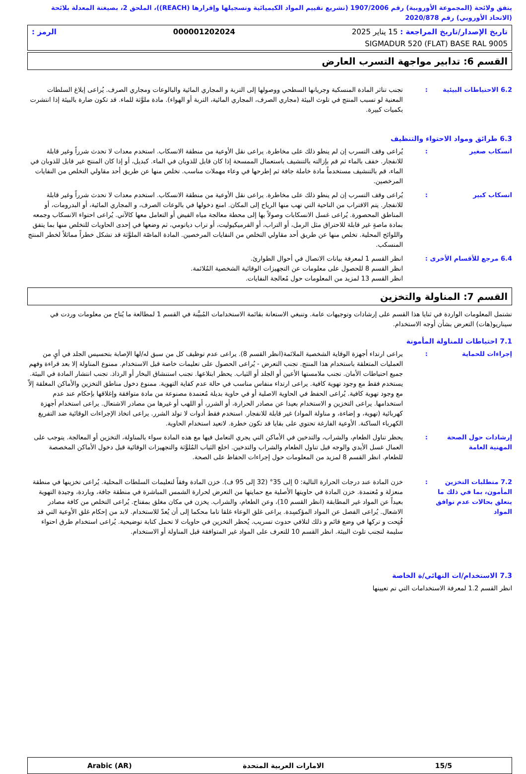يتفق ولائحة (المجموعة الأوروبية) رقم 1907/2006 (تشريع تقييم المواد الكيميائية وتسجيلها وإقرارها (REACH))، الملحق 2، بصيغتة المعدلة بلائحة (الاتحاد الأوروبي) رقم 2020/878
تاريخ الإصدار/تاريخ المراجعة : 15 يناير 2025 000001202024 الرمز :
SIGMADUR 520 (FLAT) BASE RAL 9005
القسم 6: تدابير مواجهة التسرب العارض
6.2 الاحتياطات البيئية
: تجنب تناثر المادة المنسكبة وجريانها السطحي ووصولها إلى التربة و المجاري المائية والبالوعات ومجاري الصرف. يُراعى إبلاغ السلطات المعنية لو تسبب المنتج في تلوث البيئة (مجاري الصرف، المجاري المائية، التربة أو الهواء). مادة ملوَّثة للماء. قد تكون ضارة بالبيئة إذا انتشرت بكميات كبيرة.
6.3 طرائق ومواد الاحتواء والتنظيف
انسكاب صغير : يُراعى وقف التسرب إن لم ينطو ذلك على مخاطرة. يراعى نقل الأوعية من منطقة الانسكاب. استخدم معدات لا تحدث شرراً وغير قابلة للانفجار. خفف بالماء ثم قم بإزالته بالتنشيف باستعمال الممسحة إذا كان قابل للذوبان في الماء. كبديل، أو إذا كان المنتج غير قابل للذوبان في الماء، قم بالتنشيف مستخدماً مادة خاملة جافة ثم إطرحها في وعاء مهملات مناسب. تخلص منها عن طريق أحد مقاولي التخلص من النفايات المرخصين.
انسكاب كبير : يُراعى وقف التسرب إن لم ينطو ذلك على مخاطرة. يراعى نقل الأوعية من منطقة الانسكاب. استخدم معدات لا تحدث شرراً وغير قابلة للانفجار. يتم الاقتراب من الناحية التي تهب منها الرياح إلى المكان. امنع دخولها في بالوعات الصرف، و المجاري المائية، أو البدرومات، أو المناطق المحصورة. يُراعى غسل الانسكابات وصولاً بها إلى محطة معالجة مياه الفيض أو التعامل معها كالآتي. يُراعى احتواء الانسكاب وجمعه بمادة ماصةٍ غير قابلة للاحتراق مثل الرمل، أو التراب، أو الفرميكيوليت، أو تراب دياتومي، ثم وضعها في إحدى الحاويات للتخلص منها بما يتفق واللوائح المحلية. تخلص منها عن طريق أحد مقاولي التخلص من النفايات المرخصين. المادة الماصّة الملوَّثة قد تشكل خطراً مماثلاً لخطر المنتج المنسكب.
6.4 مرجع للأقسام الأخرى
: انظر القسم 1 لمعرفة بيانات الاتصال في أحوال الطوارئ.
انظر القسم 8 للحصول على معلومات عن التجهيزات الوقائية الشخصية المُلائمة.
انظر القسم 13 لمزيد من المعلومات حول مُعالجة النفايات.
القسم 7: المناولة والتخزين
تشتمل المعلومات الواردة في ثنايا هذا القسم على إرشادات وتوجيهات عامة. وتنبغي الاستعانة بقائمة الاستخدامات المُبيَّنة في القسم 1 لمطالعة ما يُتاح من معلومات وردت في سيناريو(هات) التعرض بشأن أوجه الاستخدام.
7.1 احتياطات للمناولة المأمونة
إجراءات للحماية : يراعى ارتداء أجهزة الوقاية الشخصية الملائمة(انظر القسم 8). يراعى عدم توظيف كل من سبق له/لها الإصابة بتحسيس الجلد في أيٍ من العمليات المتعلقة باستخدام هذا المنتج. تجنب التعرض - يُراعى الحصول على تعليمات خاصة قبل الاستخدام. ممنوع المناولة إلا بعد قراءة وفهم جميع احتياطات الأمان. تجنب ملامستها الأعين أو الجلد أو الثياب. يحظر ابتلاعها. تجنب استنشاق البخار أو الرذاذ. تجنب انتشار المادة في البيئة. يستخدم فقط مع وجود تهوية كافية. يراعى ارتداء منفاس مناسب في حالة عدم كفاية التهوية. ممنوع دخول مناطق التخزين والأماكن المغلقة إلاّ مع وجود تهوية كافية. يُراعى الحفظ في الحاوية الاصلية أو في حاوية بديلة مُعتمدة مصنوعة من مادة متوافقة وإغلاقها بإحكام عند عدم استخدامها. يراعى التخزين و الاستخدام بعيدا عن مصادر الحرارة، أو الشرر، أو اللهب أو غيرها من مصادر الاشتعال. يراعى استخدام أجهزة كهربائية (تهوية، و إضاءة، و مناولة المواد) غير قابلة للانفجار. استخدم فقط أدوات لا تولد الشرر. يراعى اتخاذ الإجراءات الوقائية ضد التفريغ الكهرباء الساكنة. الأوعية الفارغة تحتوي على بقايا قد تكون خطرة. لاتعيد استخدام الحاوية.
إرشادات حول الصحة المهنية العامة
: يحظر تناول الطعام، والشراب، والتدخين في الأماكن التي يجري التعامل فيها مع هذه المادة سواء بالمناولة، التخزين أو المعالجة. يتوجب على العمال غسل الأيدي والوجه قبل تناول الطعام والشراب والتدخين. اخلع الثياب المُلوَّثة والتجهيزات الوقائية قبل دخول الأماكن المخصصة للطعام. انظر القسم 8 لمزيد من المعلومات حول إجراءات الحفاظ على الصحة.
7.2 متطلبات التخزين المأمون، بما في ذلك ما يتعلق بحالات عدم توافق المواد
: خزن المادة عند درجات الحرارة التالية: 0 إلى 35° (32 إلى 95 ف). خزن المادة وفقاً لتعليمات السلطات المحلية. يُراعى تخزينها في منطقة منعزلة و مُعتمدة. خزن المادة في حاويتها الأصلية مع حمايتها من التعرض لحرارة الشمس المباشرة في منطقة جافة، وباردة، وجيدة التهوية بعيداً عن المواد غير المطابقة (انظر القسم 10)، وعن الطعام، والشراب. يخزن في مكان مغلق بمفتاح. يُراعى التخلص من كافة مصادر الاشعال. يُراعى الفصل عن المواد المؤكسِدة. يراعى غلق الوعاء غلقا تاما محكما إلى أن يُعدّ للاستخدام. لابد من إحكام غلق الأوعية التي قد فُتِحت و تركها في وضع قائم و ذلك لتلافي حدوث تسريب. يُحظر التخزين في حاويات لا تحمل كتابة توضيحية. يُراعى استخدام طرق احتواء سليمة لتجنب تلوث البيئة. انظر القسم 10 للتعرف على المواد غير المتوافقة قبل المناولة أو الاستخدام.
7.3 الاستخدام/ات النهائي/ة الخاصة
انظر القسم 1.2 لمعرفة الاستخدامات التي تم تعيينها
15/5 الامارات العربية المتحدة Arabic (AR)